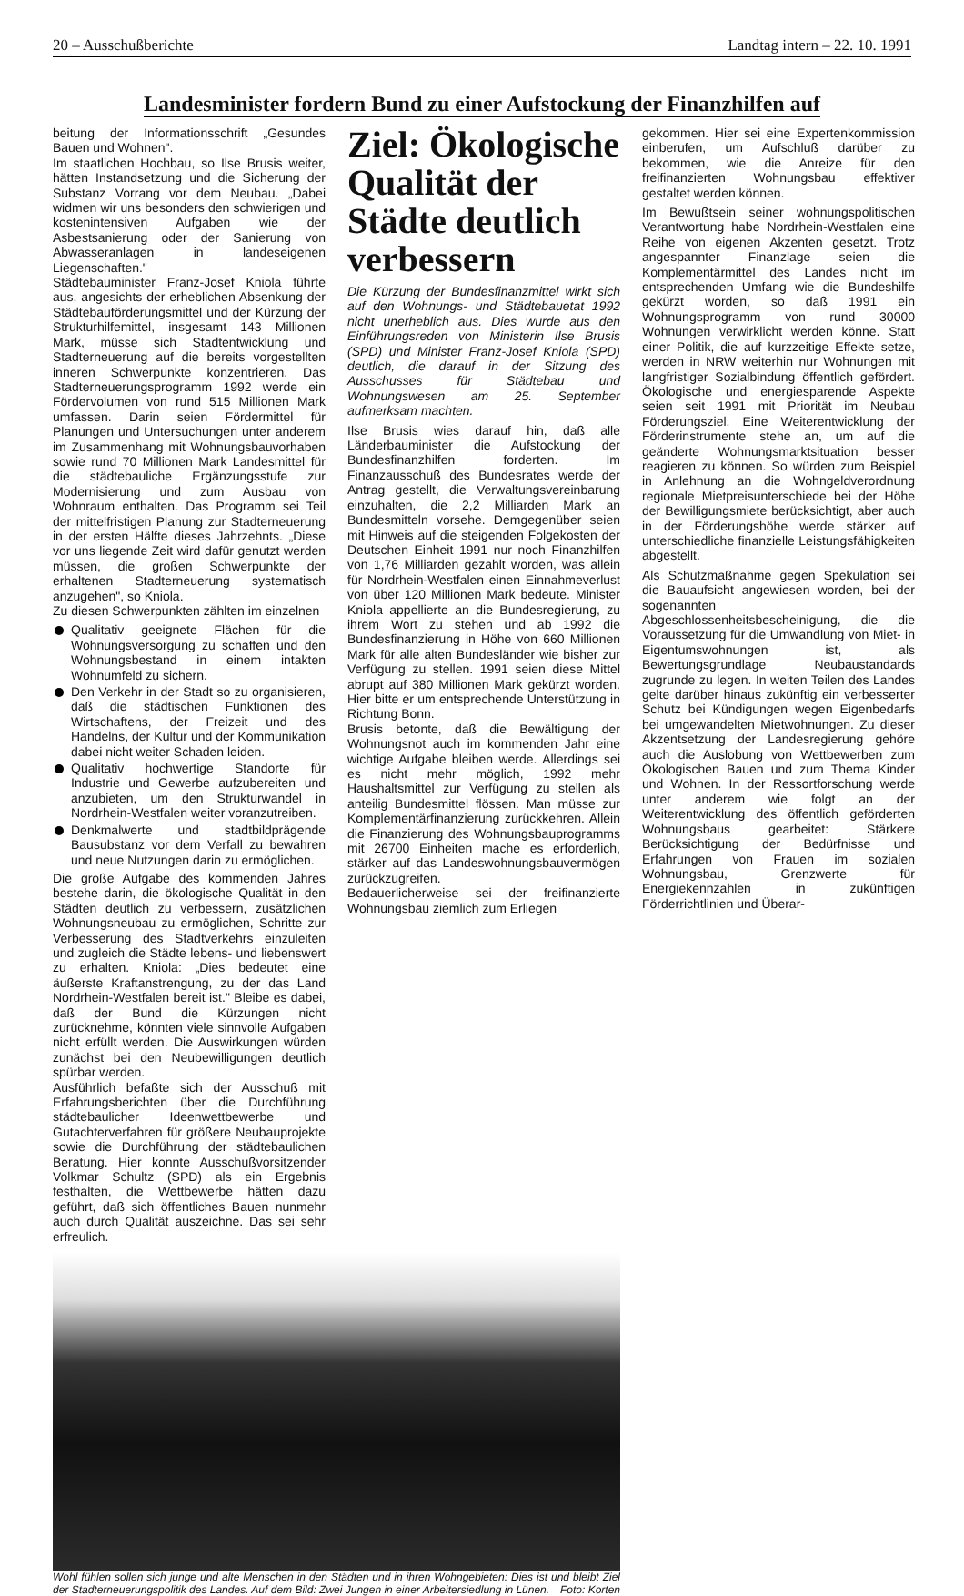20 – Ausschußberichte Landtag intern – 22. 10. 1991
Landesminister fordern Bund zu einer Aufstockung der Finanzhilfen auf
Ziel: Ökologische Qualität der Städte deutlich verbessern
Die Kürzung der Bundesfinanzmittel wirkt sich auf den Wohnungs- und Städtebauetat 1992 nicht unerheblich aus. Dies wurde aus den Einführungsreden von Ministerin Ilse Brusis (SPD) und Minister Franz-Josef Kniola (SPD) deutlich, die darauf in der Sitzung des Ausschusses für Städtebau und Wohnungswesen am 25. September aufmerksam machten.
Ilse Brusis wies darauf hin, daß alle Länderbauminister die Aufstockung der Bundesfinanzhilfen forderten. Im Finanzausschuß des Bundesrates werde der Antrag gestellt, die Verwaltungsvereinbarung einzuhalten, die 2,2 Milliarden Mark an Bundesmitteln vorsehe. Demgegenüber seien mit Hinweis auf die steigenden Folgekosten der Deutschen Einheit 1991 nur noch Finanzhilfen von 1,76 Milliarden gezahlt worden, was allein für Nordrhein-Westfalen einen Einnahmeverlust von über 120 Millionen Mark bedeute. Minister Kniola appellierte an die Bundesregierung, zu ihrem Wort zu stehen und ab 1992 die Bundesfinanzierung in Höhe von 660 Millionen Mark für alle alten Bundesländer wie bisher zur Verfügung zu stellen. 1991 seien diese Mittel abrupt auf 380 Millionen Mark gekürzt worden. Hier bitte er um entsprechende Unterstützung in Richtung Bonn.
Brusis betonte, daß die Bewältigung der Wohnungsnot auch im kommenden Jahr eine wichtige Aufgabe bleiben werde. Allerdings sei es nicht mehr möglich, 1992 mehr Haushaltsmittel zur Verfügung zu stellen als anteilig Bundesmittel flössen. Man müsse zur Komplementärfinanzierung zurückkehren. Allein die Finanzierung des Wohnungsbauprogramms mit 26700 Einheiten mache es erforderlich, stärker auf das Landeswohnungsbauvermögen zurückzugreifen.
Bedauerlicherweise sei der freifinanzierte Wohnungsbau ziemlich zum Erliegen
gekommen. Hier sei eine Expertenkommission einberufen, um Aufschluß darüber zu bekommen, wie die Anreize für den freifinanzierten Wohnungsbau effektiver gestaltet werden können.
Im Bewußtsein seiner wohnungspolitischen Verantwortung habe Nordrhein-Westfalen eine Reihe von eigenen Akzenten gesetzt. Trotz angespannter Finanzlage seien die Komplementärmittel des Landes nicht im entsprechenden Umfang wie die Bundeshilfe gekürzt worden, so daß 1991 ein Wohnungsprogramm von rund 30000 Wohnungen verwirklicht werden könne. Statt einer Politik, die auf kurzzeitige Effekte setze, werden in NRW weiterhin nur Wohnungen mit langfristiger Sozialbindung öffentlich gefördert. Ökologische und energiesparende Aspekte seien seit 1991 mit Priorität im Neubau Förderungsziel. Eine Weiterentwicklung der Förderinstrumente stehe an, um auf die geänderte Wohnungsmarktsituation besser reagieren zu können. So würden zum Beispiel in Anlehnung an die Wohngeldverordnung regionale Mietpreisunterschiede bei der Höhe der Bewilligungsmiete berücksichtigt, aber auch in der Förderungshöhe werde stärker auf unterschiedliche finanzielle Leistungsfähigkeiten abgestellt.
Als Schutzmaßnahme gegen Spekulation sei die Bauaufsicht angewiesen worden, bei der sogenannten Abgeschlossenheitsbescheinigung, die die Voraussetzung für die Umwandlung von Miet- in Eigentumswohnungen ist, als Bewertungsgrundlage Neubaustandards zugrunde zu legen. In weiten Teilen des Landes gelte darüber hinaus zukünftig ein verbesserter Schutz bei Kündigungen wegen Eigenbedarfs bei umgewandelten Mietwohnungen. Zu dieser Akzentsetzung der Landesregierung gehöre auch die Auslobung von Wettbewerben zum Ökologischen Bauen und zum Thema Kinder und Wohnen. In der Ressortforschung werde unter anderem wie folgt an der Weiterentwicklung des öffentlich geförderten Wohnungsbaus gearbeitet: Stärkere Berücksichtigung der Bedürfnisse und Erfahrungen von Frauen im sozialen Wohnungsbau, Grenzwerte für Energiekennzahlen in zukünftigen Förderrichtlinien und Überar-
beitung der Informationsschrift „Gesundes Bauen und Wohnen".
Im staatlichen Hochbau, so Ilse Brusis weiter, hätten Instandsetzung und die Sicherung der Substanz Vorrang vor dem Neubau. „Dabei widmen wir uns besonders den schwierigen und kostenintensiven Aufgaben wie der Asbestsanierung oder der Sanierung von Abwasseranlagen in landeseigenen Liegenschaften."
Städtebauminister Franz-Josef Kniola führte aus, angesichts der erheblichen Absenkung der Städtebauförderungsmittel und der Kürzung der Strukturhilfemittel, insgesamt 143 Millionen Mark, müsse sich Stadtentwicklung und Stadterneuerung auf die bereits vorgestellten inneren Schwerpunkte konzentrieren. Das Stadterneuerungsprogramm 1992 werde ein Fördervolumen von rund 515 Millionen Mark umfassen. Darin seien Fördermittel für Planungen und Untersuchungen unter anderem im Zusammenhang mit Wohnungsbauvorhaben sowie rund 70 Millionen Mark Landesmittel für die städtebauliche Ergänzungsstufe zur Modernisierung und zum Ausbau von Wohnraum enthalten. Das Programm sei Teil der mittelfristigen Planung zur Stadterneuerung in der ersten Hälfte dieses Jahrzehnts. „Diese vor uns liegende Zeit wird dafür genutzt werden müssen, die großen Schwerpunkte der erhaltenen Stadterneuerung systematisch anzugehen", so Kniola.
Zu diesen Schwerpunkten zählten im einzelnen
Qualitativ geeignete Flächen für die Wohnungsversorgung zu schaffen und den Wohnungsbestand in einem intakten Wohnumfeld zu sichern.
Den Verkehr in der Stadt so zu organisieren, daß die städtischen Funktionen des Wirtschaftens, der Freizeit und des Handelns, der Kultur und der Kommunikation dabei nicht weiter Schaden leiden.
Qualitativ hochwertige Standorte für Industrie und Gewerbe aufzubereiten und anzubieten, um den Strukturwandel in Nordrhein-Westfalen weiter voranzutreiben.
Denkmalwerte und stadtbildprägende Bausubstanz vor dem Verfall zu bewahren und neue Nutzungen darin zu ermöglichen.
Die große Aufgabe des kommenden Jahres bestehe darin, die ökologische Qualität in den Städten deutlich zu verbessern, zusätzlichen Wohnungsneubau zu ermöglichen, Schritte zur Verbesserung des Stadtverkehrs einzuleiten und zugleich die Städte lebens- und liebenswert zu erhalten. Kniola: „Dies bedeutet eine äußerste Kraftanstrengung, zu der das Land Nordrhein-Westfalen bereit ist." Bleibe es dabei, daß der Bund die Kürzungen nicht zurücknehme, könnten viele sinnvolle Aufgaben nicht erfüllt werden. Die Auswirkungen würden zunächst bei den Neubewilligungen deutlich spürbar werden.
Ausführlich befaßte sich der Ausschuß mit Erfahrungsberichten über die Durchführung städtebaulicher Ideenwettbewerbe und Gutachterverfahren für größere Neubauprojekte sowie die Durchführung der städtebaulichen Beratung. Hier konnte Ausschußvorsitzender Volkmar Schultz (SPD) als ein Ergebnis festhalten, die Wettbewerbe hätten dazu geführt, daß sich öffentliches Bauen nunmehr auch durch Qualität auszeichne. Das sei sehr erfreulich.
Wohl fühlen sollen sich junge und alte Menschen in den Städten und in ihren Wohngebieten: Dies ist und bleibt Ziel der Stadterneuerungspolitik des Landes. Auf dem Bild: Zwei Jungen in einer Arbeitersiedlung in Lünen. Foto: Korten